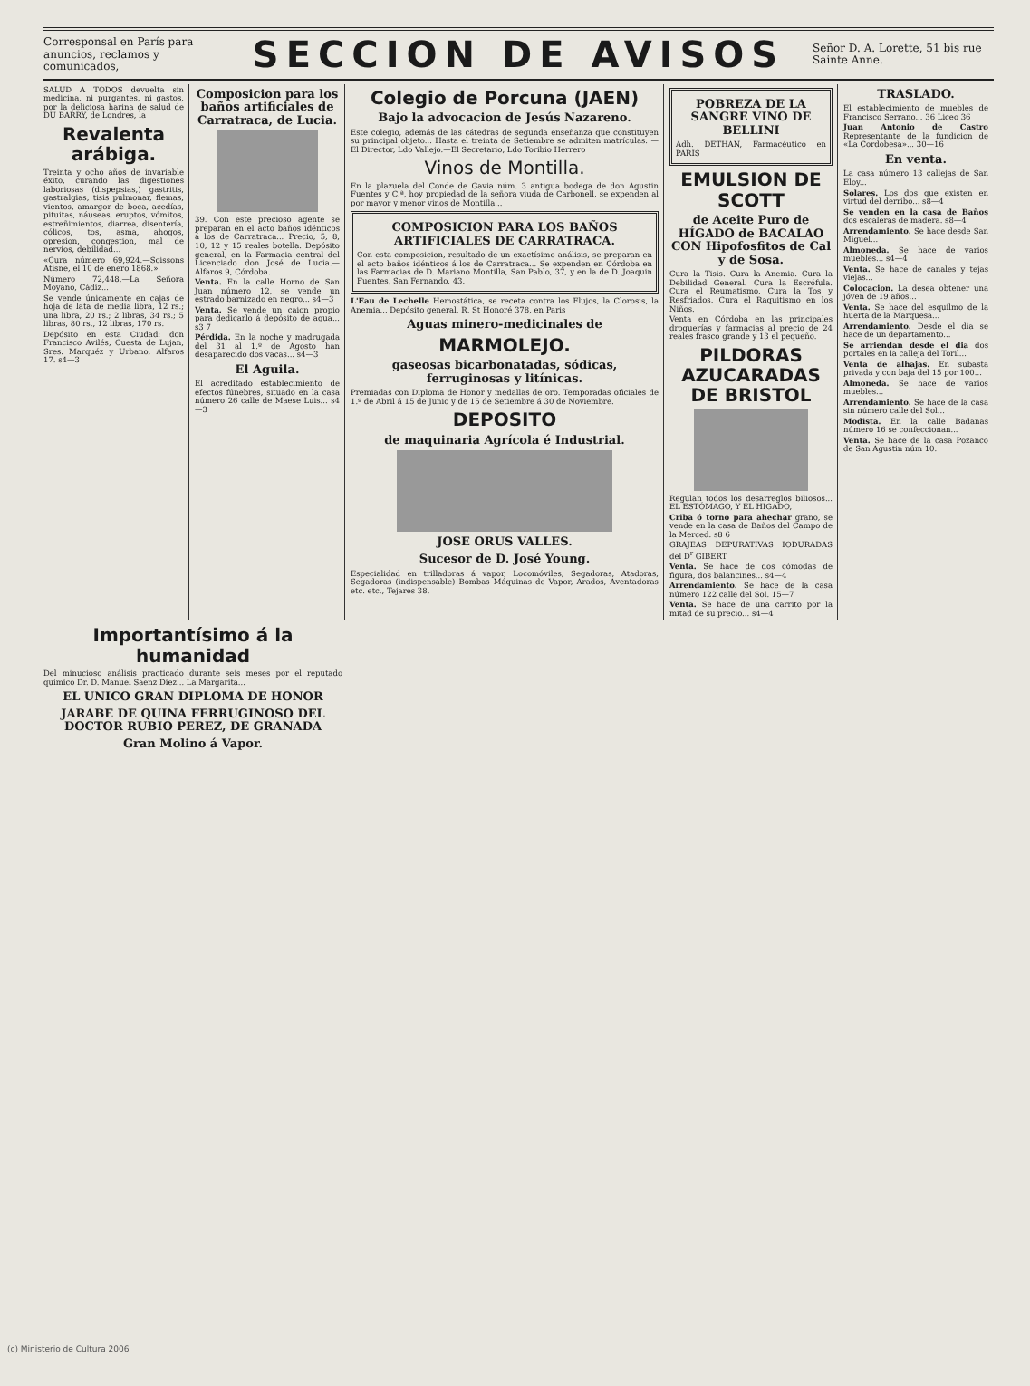Corresponsal en París para anuncios, reclamos y comunicados,
SECCION DE AVISOS
Señor D. A. Lorette, 51 bis rue Sainte Anne.
SALUD A TODOS devuelta sin medicina, ni purgantes, ni gastos, por la deliciosa harina de salud de DU BARRY, de Londres, la
Revalenta arábiga.
Treinta y ocho años de invariable éxito, curando las digestiones laboriosas (dispepsias,) gastritis, gastralgias, tisis pulmonar, flemas, vientos, amargor de boca, acedías, pituitas, náuseas, eruptos, vómitos, estreñimientos, diarrea, disentería, cólicos, tos, asma, ahogos, opresion, congestion, mal de nervios, debilidad...
«Cura número 69,924.—Soissons Atisne, el 10 de enero 1868.»
Número 72,448.—La Señora Moyano, Cádiz...
Se vende únicamente en cajas de hoja de lata de media libra, 12 rs.; una libra, 20 rs.; 2 libras, 34 rs.; 5 libras, 80 rs., 12 libras, 170 rs.
Depósito en esta Ciudad: don Francisco Avilés, Cuesta de Lujan, Sres. Marquéz y Urbano, Alfaros 17. s4—3
Composicion para los baños artificiales de Carratraca, de Lucia.
39. Con este precioso agente se preparan en el acto baños idénticos á los de Carratraca... Precio, 5, 8, 10, 12 y 15 reales botella. Depósito general, en la Farmacia central del Licenciado don José de Lucia.—Alfaros 9, Córdoba.
Venta. En la calle Horno de San Juan número 12, se vende un estrado barnizado en negro... s4—3
Venta. Se vende un caion propio para dedicarlo á depósito de agua... s3 7
Pérdida. En la noche y madrugada del 31 al 1.º de Agosto han desaparecido dos vacas... s4—3
El Aguila.
El acreditado establecimiento de efectos fúnebres, situado en la casa número 26 calle de Maese Luis... s4—3
Colegio de Porcuna (JAEN)
Bajo la advocacion de Jesús Nazareno.
Este colegio, además de las cátedras de segunda enseñanza que constituyen su principal objeto... Hasta el treinta de Setiembre se admiten matrículas. —El Director, Ldo Vallejo.—El Secretario, Ldo Toribio Herrero
Vinos de Montilla.
En la plazuela del Conde de Gavia núm. 3 antigua bodega de don Agustin Fuentes y C.ª, hoy propiedad de la señora viuda de Carbonell, se expenden al por mayor y menor vinos de Montilla...
COMPOSICION PARA LOS BAÑOS ARTIFICIALES DE CARRATRACA.
Con esta composicion, resultado de un exactísimo análisis, se preparan en el acto baños idénticos á los de Carratraca... Se expenden en Córdoba en las Farmacias de D. Mariano Montilla, San Pablo, 37, y en la de D. Joaquin Fuentes, San Fernando, 43.
L'Eau de Lechelle Hemostática, se receta contra los Flujos, la Clorosis, la Anemia... Depósito general, R. St Honoré 378, en Paris
Aguas minero-medicinales de
MARMOLEJO.
gaseosas bicarbonatadas, sódicas, ferruginosas y litínicas.
Premiadas con Diploma de Honor y medallas de oro. Temporadas oficiales de 1.º de Abril á 15 de Junio y de 15 de Setiembre á 30 de Noviembre.
DEPOSITO
de maquinaria Agrícola é Industrial.
JOSE ORUS VALLES.
Sucesor de D. José Young.
Especialidad en trilladoras á vapor, Locomóviles, Segadoras, Atadoras, Segadoras (indispensable) Bombas Máquinas de Vapor, Arados, Aventadoras etc. etc., Tejares 38.
POBREZA DE LA SANGRE VINO DE BELLINI
Adh. DETHAN, Farmacéutico en PARIS
EMULSION DE SCOTT
de Aceite Puro de HÍGADO de BACALAO CON Hipofosfitos de Cal y de Sosa.
Cura la Tisis. Cura la Anemia. Cura la Debilidad General. Cura la Escrófula. Cura el Reumatismo. Cura la Tos y Resfriados. Cura el Raquitismo en los Niños.
Venta en Córdoba en las principales droguerías y farmacias al precio de 24 reales frasco grande y 13 el pequeño.
PILDORAS AZUCARADAS DE BRISTOL
Regulan todos los desarreglos biliosos... EL ESTÓMAGO, Y EL HIGADO,
Criba ó torno para ahechar grano, se vende en la casa de Baños del Campo de la Merced. s8 6
GRAJEAS DEPURATIVAS IODURADAS del D<sup>r</sup> GIBERT
Venta. Se hace de dos cómodas de figura, dos balancines... s4—4
Arrendamiento. Se hace de la casa número 122 calle del Sol. 15—7
Venta. Se hace de una carrito por la mitad de su precio... s4—4
TRASLADO.
El establecimiento de muebles de Francisco Serrano... 36 Liceo 36
Juan Antonio de Castro Representante de la fundicion de «La Cordobesa»... 30—16
En venta.
La casa número 13 callejas de San Eloy...
Solares. Los dos que existen en virtud del derribo... s8—4
Se venden en la casa de Baños dos escaleras de madera. s8—4
Arrendamiento. Se hace desde San Miguel...
Almoneda. Se hace de varios muebles... s4—4
Venta. Se hace de canales y tejas viejas...
Colocacion. La desea obtener una jóven de 19 años...
Venta. Se hace del esquilmo de la huerta de la Marquesa...
Arrendamiento. Desde el dia se hace de un departamento...
Se arriendan desde el dia dos portales en la calleja del Toril...
Venta de alhajas. En subasta privada y con baja del 15 por 100...
Almoneda. Se hace de varios muebles...
Arrendamiento. Se hace de la casa sin número calle del Sol...
Modista. En la calle Badanas número 16 se confeccionan...
Venta. Se hace de la casa Pozanco de San Agustin núm 10.
Importantísimo á la humanidad
Del minucioso análisis practicado durante seis meses por el reputado químico Dr. D. Manuel Saenz Diez... La Margarita...
EL UNICO GRAN DIPLOMA DE HONOR
JARABE DE QUINA FERRUGINOSO DEL DOCTOR RUBIO PEREZ, DE GRANADA
Gran Molino á Vapor.
(c) Ministerio de Cultura 2006